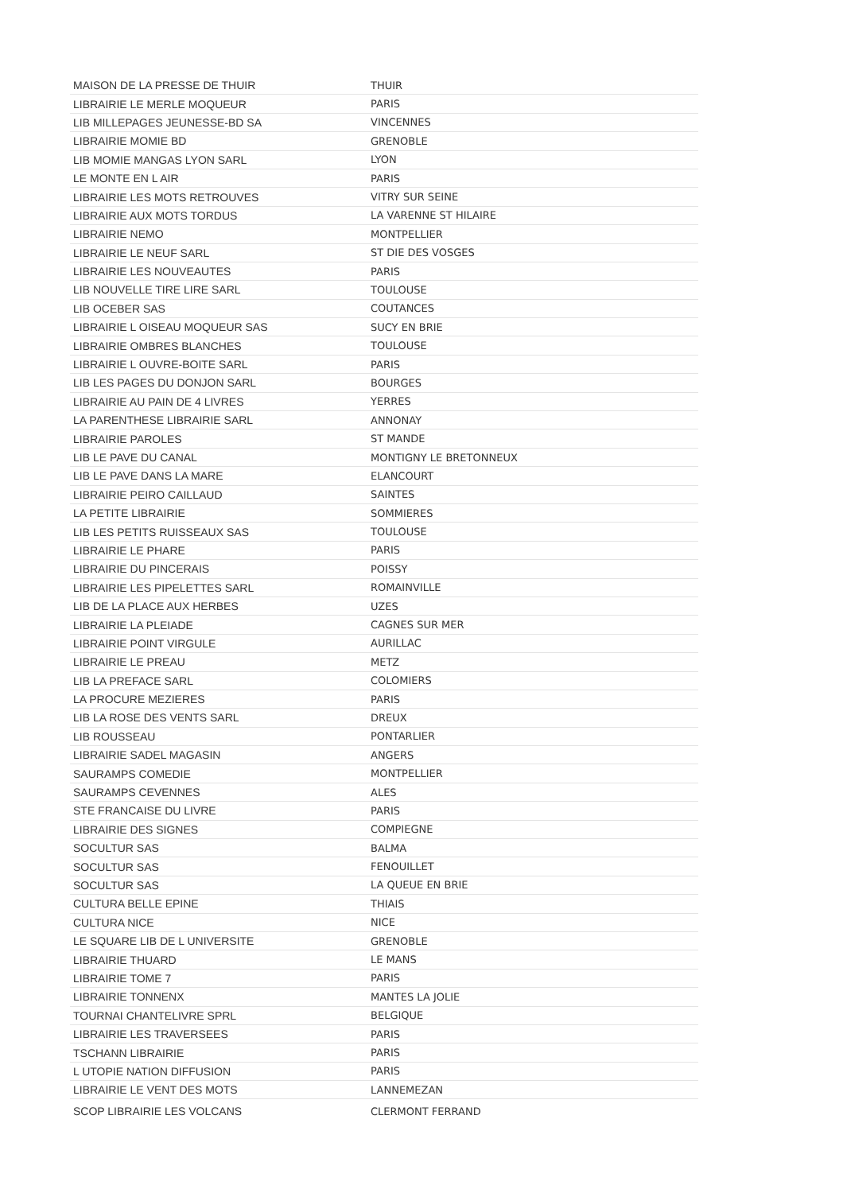| MAISON DE LA PRESSE DE THUIR | THUIR |
| LIBRAIRIE LE MERLE MOQUEUR | PARIS |
| LIB MILLEPAGES JEUNESSE-BD SA | VINCENNES |
| LIBRAIRIE MOMIE BD | GRENOBLE |
| LIB MOMIE MANGAS LYON SARL | LYON |
| LE MONTE EN L AIR | PARIS |
| LIBRAIRIE LES MOTS RETROUVES | VITRY SUR SEINE |
| LIBRAIRIE AUX MOTS TORDUS | LA VARENNE ST HILAIRE |
| LIBRAIRIE NEMO | MONTPELLIER |
| LIBRAIRIE LE NEUF SARL | ST DIE DES VOSGES |
| LIBRAIRIE LES NOUVEAUTES | PARIS |
| LIB NOUVELLE TIRE LIRE SARL | TOULOUSE |
| LIB OCEBER SAS | COUTANCES |
| LIBRAIRIE L OISEAU MOQUEUR SAS | SUCY EN BRIE |
| LIBRAIRIE OMBRES BLANCHES | TOULOUSE |
| LIBRAIRIE L OUVRE-BOITE SARL | PARIS |
| LIB LES PAGES DU DONJON SARL | BOURGES |
| LIBRAIRIE AU PAIN DE 4 LIVRES | YERRES |
| LA PARENTHESE LIBRAIRIE SARL | ANNONAY |
| LIBRAIRIE PAROLES | ST MANDE |
| LIB LE PAVE DU CANAL | MONTIGNY LE BRETONNEUX |
| LIB LE PAVE DANS LA MARE | ELANCOURT |
| LIBRAIRIE PEIRO CAILLAUD | SAINTES |
| LA PETITE LIBRAIRIE | SOMMIERES |
| LIB LES PETITS RUISSEAUX SAS | TOULOUSE |
| LIBRAIRIE LE PHARE | PARIS |
| LIBRAIRIE DU PINCERAIS | POISSY |
| LIBRAIRIE LES PIPELETTES SARL | ROMAINVILLE |
| LIB DE LA PLACE AUX HERBES | UZES |
| LIBRAIRIE LA PLEIADE | CAGNES SUR MER |
| LIBRAIRIE POINT VIRGULE | AURILLAC |
| LIBRAIRIE LE PREAU | METZ |
| LIB LA PREFACE SARL | COLOMIERS |
| LA PROCURE MEZIERES | PARIS |
| LIB LA ROSE DES VENTS SARL | DREUX |
| LIB ROUSSEAU | PONTARLIER |
| LIBRAIRIE SADEL MAGASIN | ANGERS |
| SAURAMPS COMEDIE | MONTPELLIER |
| SAURAMPS CEVENNES | ALES |
| STE FRANCAISE DU LIVRE | PARIS |
| LIBRAIRIE DES SIGNES | COMPIEGNE |
| SOCULTUR SAS | BALMA |
| SOCULTUR SAS | FENOUILLET |
| SOCULTUR SAS | LA QUEUE EN BRIE |
| CULTURA BELLE EPINE | THIAIS |
| CULTURA NICE | NICE |
| LE SQUARE LIB DE L UNIVERSITE | GRENOBLE |
| LIBRAIRIE THUARD | LE MANS |
| LIBRAIRIE TOME 7 | PARIS |
| LIBRAIRIE TONNENX | MANTES LA JOLIE |
| TOURNAI CHANTELIVRE SPRL | BELGIQUE |
| LIBRAIRIE LES TRAVERSEES | PARIS |
| TSCHANN LIBRAIRIE | PARIS |
| L UTOPIE NATION DIFFUSION | PARIS |
| LIBRAIRIE LE VENT DES MOTS | LANNEMEZAN |
| SCOP LIBRAIRIE LES VOLCANS | CLERMONT FERRAND |